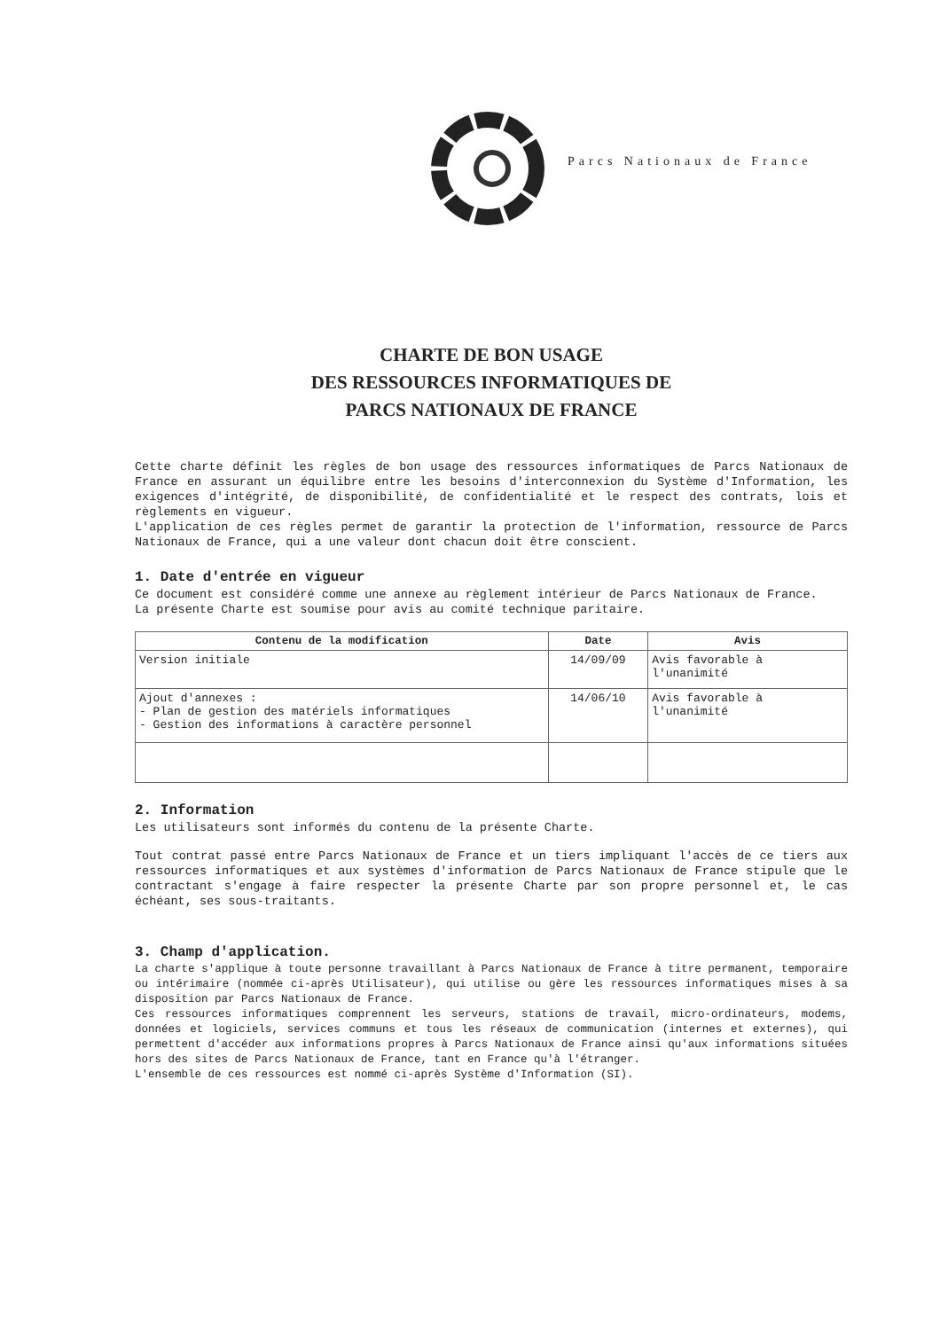Parcs Nationaux de France
CHARTE DE BON USAGE
DES RESSOURCES INFORMATIQUES DE
PARCS NATIONAUX DE FRANCE
Cette charte définit les règles de bon usage des ressources informatiques de Parcs Nationaux de France en assurant un équilibre entre les besoins d'interconnexion du Système d'Information, les exigences d'intégrité, de disponibilité, de confidentialité et le respect des contrats, lois et règlements en vigueur.
L'application de ces règles permet de garantir la protection de l'information, ressource de Parcs Nationaux de France, qui a une valeur dont chacun doit être conscient.
1. Date d'entrée en vigueur
Ce document est considéré comme une annexe au règlement intérieur de Parcs Nationaux de France.
La présente Charte est soumise pour avis au comité technique paritaire.
| Contenu de la modification | Date | Avis |
| --- | --- | --- |
| Version initiale | 14/09/09 | Avis favorable à l'unanimité |
| Ajout d'annexes : - Plan de gestion des matériels informatiques - Gestion des informations à caractère personnel | 14/06/10 | Avis favorable à l'unanimité |
2. Information
Les utilisateurs sont informés du contenu de la présente Charte.
Tout contrat passé entre Parcs Nationaux de France et un tiers impliquant l'accès de ce tiers aux ressources informatiques et aux systèmes d'information de Parcs Nationaux de France stipule que le contractant s'engage à faire respecter la présente Charte par son propre personnel et, le cas échéant, ses sous-traitants.
3. Champ d'application.
La charte s'applique à toute personne travaillant à Parcs Nationaux de France à titre permanent, temporaire ou intérimaire (nommée ci-après Utilisateur), qui utilise ou gère les ressources informatiques mises à sa disposition par Parcs Nationaux de France.
Ces ressources informatiques comprennent les serveurs, stations de travail, micro-ordinateurs, modems, données et logiciels, services communs et tous les réseaux de communication (internes et externes), qui permettent d'accéder aux informations propres à Parcs Nationaux de France ainsi qu'aux informations situées hors des sites de Parcs Nationaux de France, tant en France qu'à l'étranger.
L'ensemble de ces ressources est nommé ci-après Système d'Information (SI).